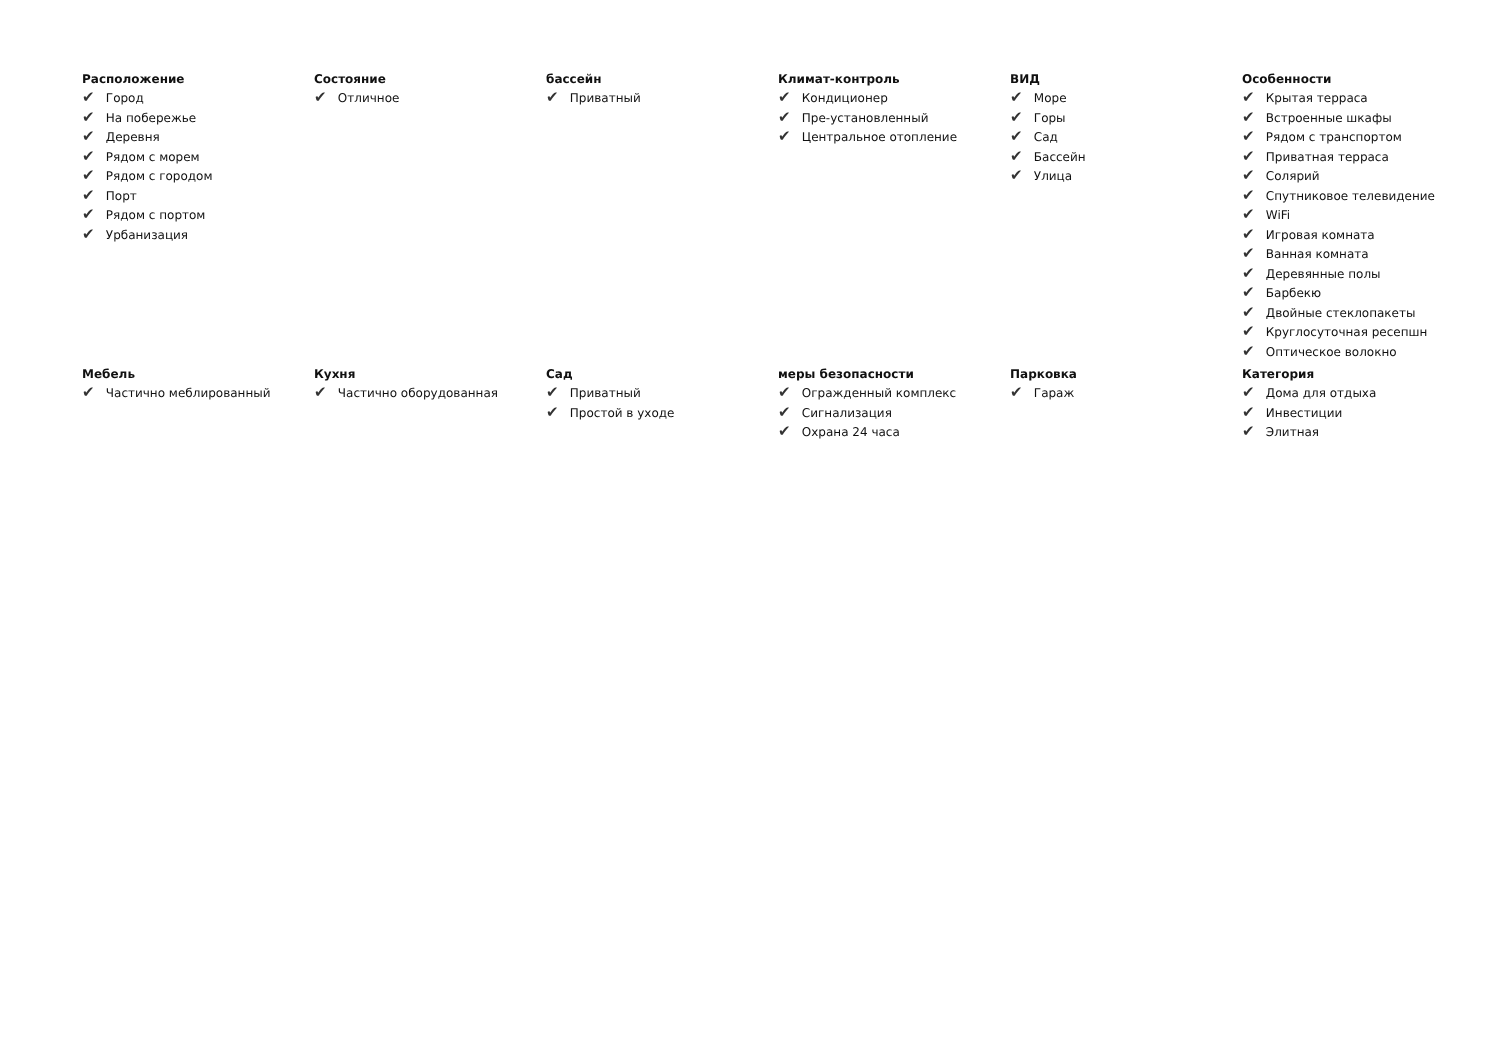Расположение
✔ Город
✔ На побережье
✔ Деревня
✔ Рядом с морем
✔ Рядом с городом
✔ Порт
✔ Рядом с портом
✔ Урбанизация
Состояние
✔ Отличное
бассейн
✔ Приватный
Климат-контроль
✔ Кондиционер
✔ Пре-установленный
✔ Центральное отопление
ВИД
✔ Море
✔ Горы
✔ Сад
✔ Бассейн
✔ Улица
Особенности
✔ Крытая терраса
✔ Встроенные шкафы
✔ Рядом с транспортом
✔ Приватная терраса
✔ Солярий
✔ Спутниковое телевидение
✔ WiFi
✔ Игровая комната
✔ Ванная комната
✔ Деревянные полы
✔ Барбекю
✔ Двойные стеклопакеты
✔ Круглосуточная ресепшн
✔ Оптическое волокно
Мебель
✔ Частично меблированный
Кухня
✔ Частично оборудованная
Сад
✔ Приватный
✔ Простой в уходе
меры безопасности
✔ Огражденный комплекс
✔ Сигнализация
✔ Охрана 24 часа
Парковка
✔ Гараж
Категория
✔ Дома для отдыха
✔ Инвестиции
✔ Элитная